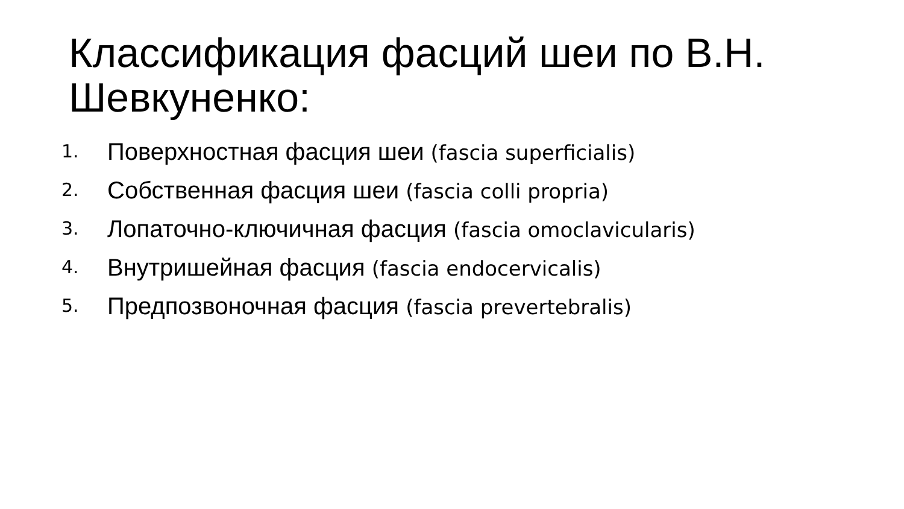Классификация фасций шеи по В.Н. Шевкуненко:
1. Поверхностная фасция шеи (fascia superficialis)
2. Собственная фасция шеи (fascia colli propria)
3. Лопаточно-ключичная фасция (fascia omoclavicularis)
4. Внутришейная фасция (fascia endocervicalis)
5. Предпозвоночная фасция (fascia prevertebralis)